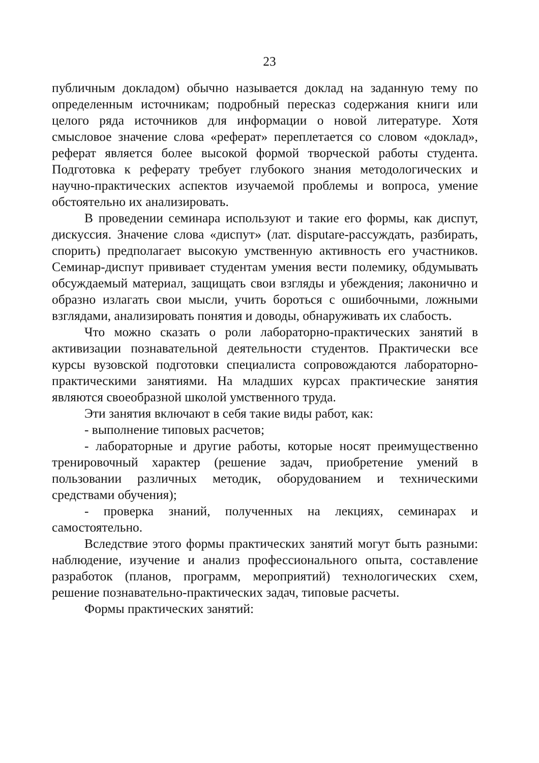23
публичным докладом) обычно называется доклад на заданную тему по определенным источникам; подробный пересказ содержания книги или целого ряда источников для информации о новой литературе. Хотя смысловое значение слова «реферат» переплетается со словом «доклад», реферат является более высокой формой творческой работы студента. Подготовка к реферату требует глубокого знания методологических и научно-практических аспектов изучаемой проблемы и вопроса, умение обстоятельно их анализировать.
В проведении семинара используют и такие его формы, как диспут, дискуссия. Значение слова «диспут» (лат. disputare-рассуждать, разбирать, спорить) предполагает высокую умственную активность его участников. Семинар-диспут прививает студентам умения вести полемику, обдумывать обсуждаемый материал, защищать свои взгляды и убеждения; лаконично и образно излагать свои мысли, учить бороться с ошибочными, ложными взглядами, анализировать понятия и доводы, обнаруживать их слабость.
Что можно сказать о роли лабораторно-практических занятий в активизации познавательной деятельности студентов. Практически все курсы вузовской подготовки специалиста сопровождаются лабораторно-практическими занятиями. На младших курсах практические занятия являются своеобразной школой умственного труда.
Эти занятия включают в себя такие виды работ, как:
- выполнение типовых расчетов;
- лабораторные и другие работы, которые носят преимущественно тренировочный характер (решение задач, приобретение умений в пользовании различных методик, оборудованием и техническими средствами обучения);
- проверка знаний, полученных на лекциях, семинарах и самостоятельно.
Вследствие этого формы практических занятий могут быть разными: наблюдение, изучение и анализ профессионального опыта, составление разработок (планов, программ, мероприятий) технологических схем, решение познавательно-практических задач, типовые расчеты.
Формы практических занятий: